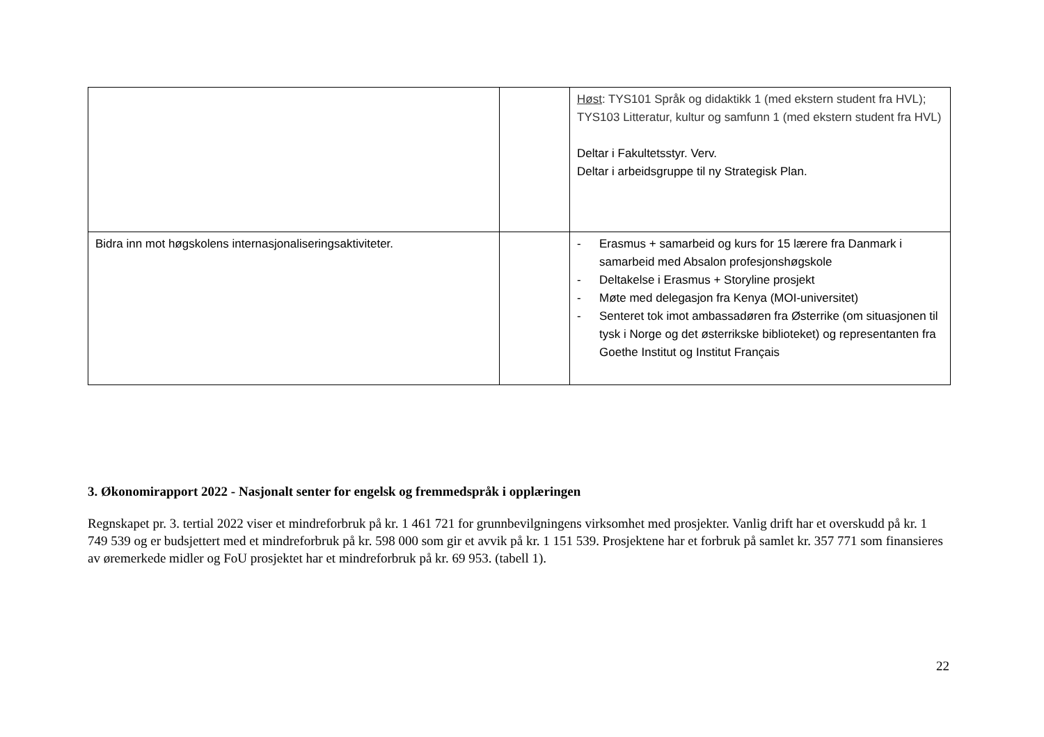| | | Høst : TYS101 Språk og didaktikk 1 (med ekstern student fra HVL); TYS103 Litteratur, kultur og samfunn 1 (med ekstern student fra HVL) Deltar i Fakultetsstyr. Verv. Deltar i arbeidsgruppe til ny Strategisk Plan. |
| Bidra inn mot høgskolens internasjonaliseringsaktiviteter. | | - Erasmus + samarbeid og kurs for 15 lærere fra Danmark i samarbeid med Absalon profesjonshøgskole - Deltakelse i Erasmus + Storyline prosjekt - Møte med delegasjon fra Kenya (MOI-universitet) - Senteret tok imot ambassadøren fra Østerrike (om situasjonen til tysk i Norge og det østerrikske biblioteket) og representanten fra Goethe Institut og Institut Français |
3. Økonomirapport 2022 - Nasjonalt senter for engelsk og fremmedspråk i opplæringen
Regnskapet pr. 3. tertial 2022 viser et mindreforbruk på kr. 1 461 721 for grunnbevilgningens virksomhet med prosjekter. Vanlig drift har et overskudd på kr. 1 749 539 og er budsjettert med et mindreforbruk på kr. 598 000 som gir et avvik på kr. 1 151 539. Prosjektene har et forbruk på samlet kr. 357 771 som finansieres av øremerkede midler og FoU prosjektet har et mindreforbruk på kr. 69 953. (tabell 1).
22